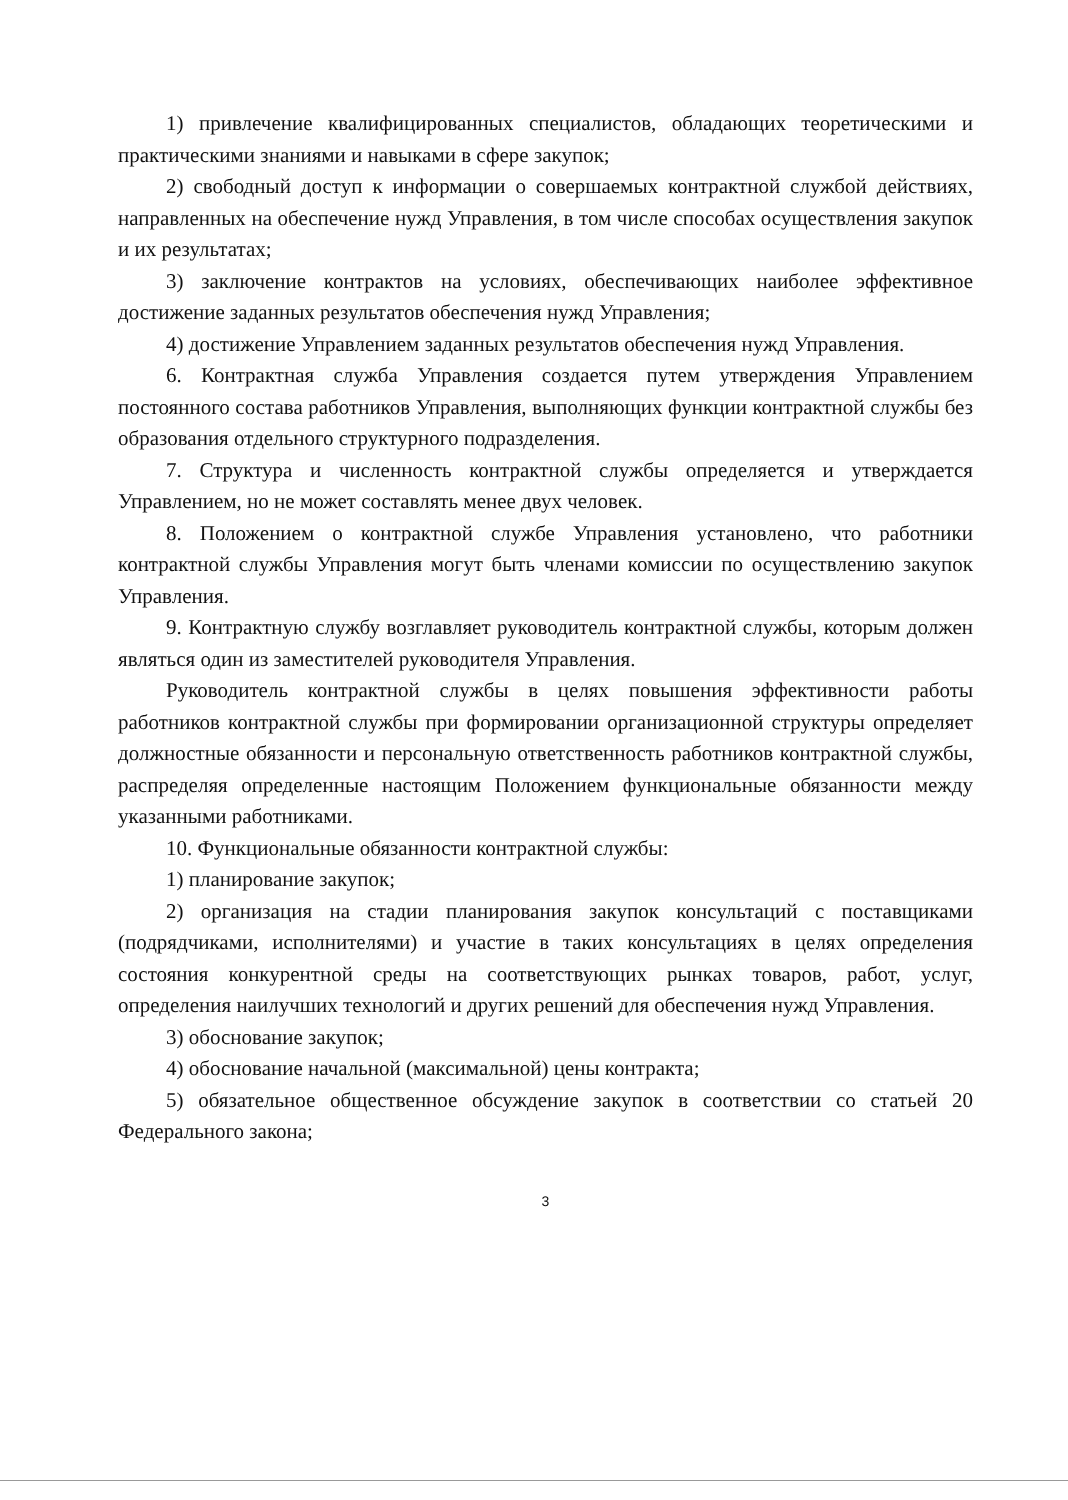1) привлечение квалифицированных специалистов, обладающих теоретическими и практическими знаниями и навыками в сфере закупок;
2) свободный доступ к информации о совершаемых контрактной службой действиях, направленных на обеспечение нужд Управления, в том числе способах осуществления закупок и их результатах;
3) заключение контрактов на условиях, обеспечивающих наиболее эффективное достижение заданных результатов обеспечения нужд Управления;
4) достижение Управлением заданных результатов обеспечения нужд Управления.
6. Контрактная служба Управления создается путем утверждения Управлением постоянного состава работников Управления, выполняющих функции контрактной службы без образования отдельного структурного подразделения.
7. Структура и численность контрактной службы определяется и утверждается Управлением, но не может составлять менее двух человек.
8. Положением о контрактной службе Управления установлено, что работники контрактной службы Управления могут быть членами комиссии по осуществлению закупок Управления.
9. Контрактную службу возглавляет руководитель контрактной службы, которым должен являться один из заместителей руководителя Управления.
Руководитель контрактной службы в целях повышения эффективности работы работников контрактной службы при формировании организационной структуры определяет должностные обязанности и персональную ответственность работников контрактной службы, распределяя определенные настоящим Положением функциональные обязанности между указанными работниками.
10. Функциональные обязанности контрактной службы:
1) планирование закупок;
2) организация на стадии планирования закупок консультаций с поставщиками (подрядчиками, исполнителями) и участие в таких консультациях в целях определения состояния конкурентной среды на соответствующих рынках товаров, работ, услуг, определения наилучших технологий и других решений для обеспечения нужд Управления.
3) обоснование закупок;
4) обоснование начальной (максимальной) цены контракта;
5) обязательное общественное обсуждение закупок в соответствии со статьей 20 Федерального закона;
3